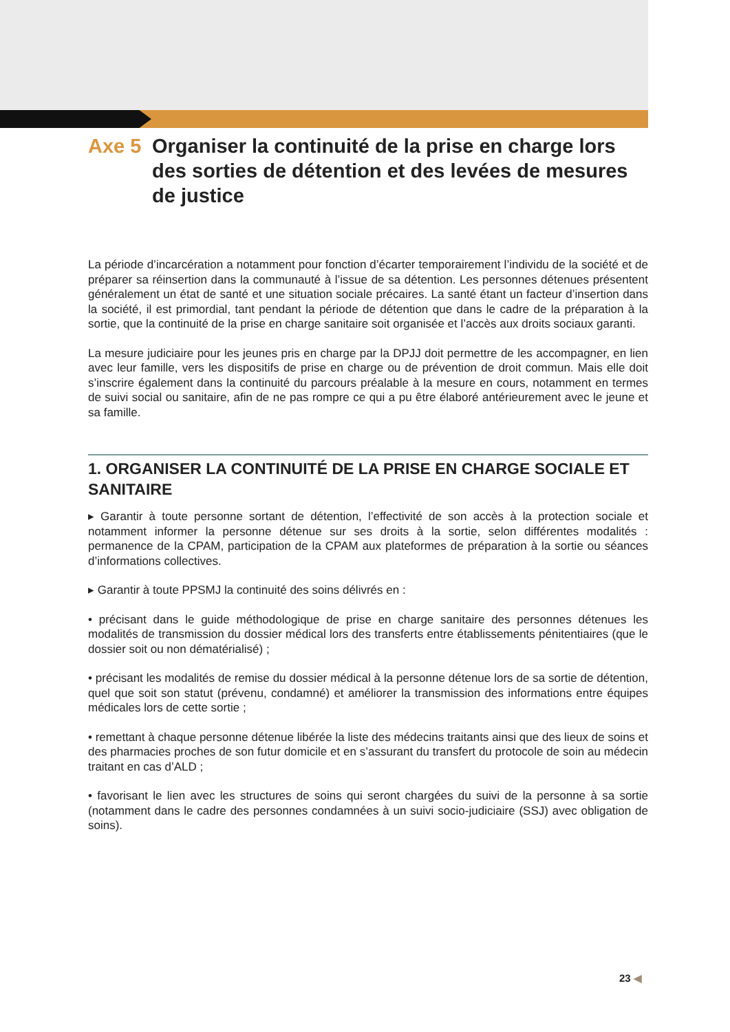Axe 5 Organiser la continuité de la prise en charge lors des sorties de détention et des levées de mesures de justice
La période d’incarcération a notamment pour fonction d’écarter temporairement l’individu de la société et de préparer sa réinsertion dans la communauté à l’issue de sa détention. Les personnes détenues présentent généralement un état de santé et une situation sociale précaires. La santé étant un facteur d’insertion dans la société, il est primordial, tant pendant la période de détention que dans le cadre de la préparation à la sortie, que la continuité de la prise en charge sanitaire soit organisée et l’accès aux droits sociaux garanti.
La mesure judiciaire pour les jeunes pris en charge par la DPJJ doit permettre de les accompagner, en lien avec leur famille, vers les dispositifs de prise en charge ou de prévention de droit commun. Mais elle doit s’inscrire également dans la continuité du parcours préalable à la mesure en cours, notamment en termes de suivi social ou sanitaire, afin de ne pas rompre ce qui a pu être élaboré antérieurement avec le jeune et sa famille.
1. ORGANISER LA CONTINUITÉ DE LA PRISE EN CHARGE SOCIALE ET SANITAIRE
▸ Garantir à toute personne sortant de détention, l’effectivité de son accès à la protection sociale et notamment informer la personne détenue sur ses droits à la sortie, selon différentes modalités : permanence de la CPAM, participation de la CPAM aux plateformes de préparation à la sortie ou séances d’informations collectives.
▸ Garantir à toute PPSMJ la continuité des soins délivrés en :
• précisant dans le guide méthodologique de prise en charge sanitaire des personnes détenues les modalités de transmission du dossier médical lors des transferts entre établissements pénitentiaires (que le dossier soit ou non dématérialisé) ;
• précisant les modalités de remise du dossier médical à la personne détenue lors de sa sortie de détention, quel que soit son statut (prévenu, condamné) et améliorer la transmission des informations entre équipes médicales lors de cette sortie ;
• remettant à chaque personne détenue libérée la liste des médecins traitants ainsi que des lieux de soins et des pharmacies proches de son futur domicile et en s’assurant du transfert du protocole de soin au médecin traitant en cas d’ALD ;
• favorisant le lien avec les structures de soins qui seront chargées du suivi de la personne à sa sortie (notamment dans le cadre des personnes condamnées à un suivi socio-judiciaire (SSJ) avec obligation de soins).
23 ◀